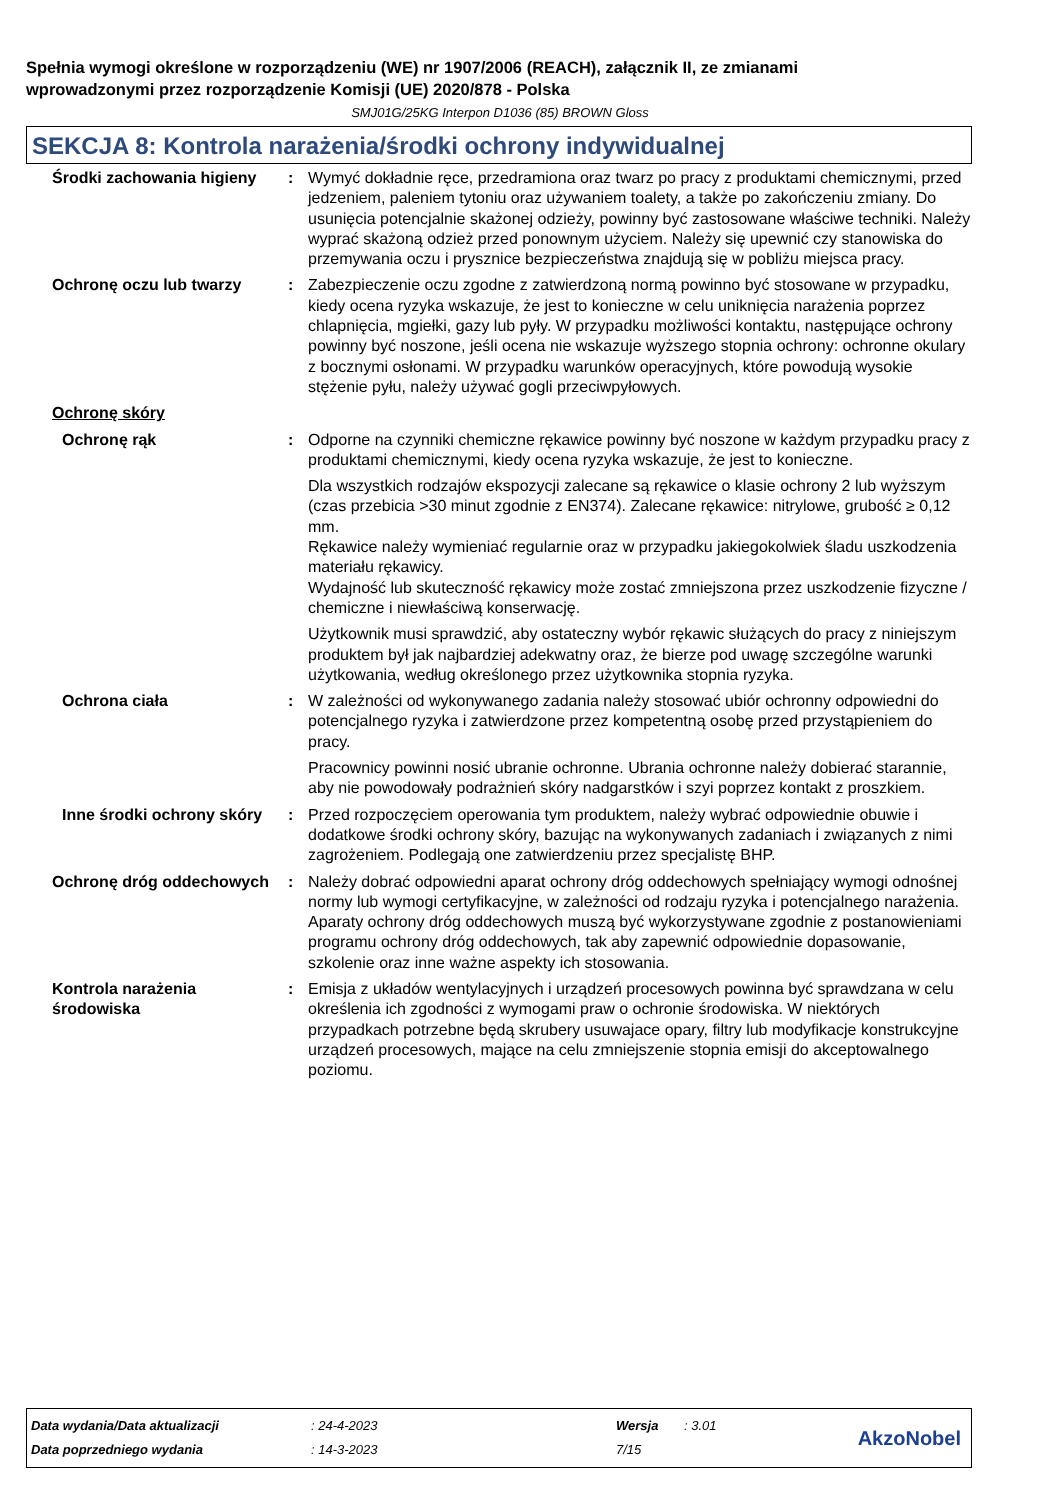Spełnia wymogi określone w rozporządzeniu (WE) nr 1907/2006 (REACH), załącznik II, ze zmianami
wprowadzonymi przez rozporządzenie Komisji (UE) 2020/878 - Polska
SMJ01G/25KG Interpon D1036 (85) BROWN Gloss
SEKCJA 8: Kontrola narażenia/środki ochrony indywidualnej
Środki zachowania higieny
: Wymyć dokładnie ręce, przedramiona oraz twarz po pracy z produktami chemicznymi, przed jedzeniem, paleniem tytoniu oraz używaniem toalety, a także po zakończeniu zmiany. Do usunięcia potencjalnie skażonej odzieży, powinny być zastosowane właściwe techniki. Należy wyprać skażoną odzież przed ponownym użyciem. Należy się upewnić czy stanowiska do przemywania oczu i prysznice bezpieczeństwa znajdują się w pobliżu miejsca pracy.
Ochronę oczu lub twarzy : Zabezpieczenie oczu zgodne z zatwierdzoną normą powinno być stosowane w przypadku, kiedy ocena ryzyka wskazuje, że jest to konieczne w celu uniknięcia narażenia poprzez chlapnięcia, mgiełki, gazy lub pyły. W przypadku możliwości kontaktu, następujące ochrony powinny być noszone, jeśli ocena nie wskazuje wyższego stopnia ochrony: ochronne okulary z bocznymi osłonami. W przypadku warunków operacyjnych, które powodują wysokie stężenie pyłu, należy używać gogli przeciwpyłowych.
Ochronę skóry
Ochronę rąk : Odporne na czynniki chemiczne rękawice powinny być noszone w każdym przypadku pracy z produktami chemicznymi, kiedy ocena ryzyka wskazuje, że jest to konieczne.
Dla wszystkich rodzajów ekspozycji zalecane są rękawice o klasie ochrony 2 lub wyższym (czas przebicia >30 minut zgodnie z EN374). Zalecane rękawice: nitrylowe, grubość ≥ 0,12 mm.
Rękawice należy wymieniać regularnie oraz w przypadku jakiegokolwiek śladu uszkodzenia materiału rękawicy.
Wydajność lub skuteczność rękawicy może zostać zmniejszona przez uszkodzenie fizyczne / chemiczne i niewłaściwą konserwację.
Użytkownik musi sprawdzić, aby ostateczny wybór rękawic służących do pracy z niniejszym produktem był jak najbardziej adekwatny oraz, że bierze pod uwagę szczególne warunki użytkowania, według określonego przez użytkownika stopnia ryzyka.
Ochrona ciała : W zależności od wykonywanego zadania należy stosować ubiór ochronny odpowiedni do potencjalnego ryzyka i zatwierdzone przez kompetentną osobę przed przystąpieniem do pracy.
Pracownicy powinni nosić ubranie ochronne. Ubrania ochronne należy dobierać starannie, aby nie powodowały podrażnień skóry nadgarstków i szyi poprzez kontakt z proszkiem.
Inne środki ochrony skóry
: Przed rozpoczęciem operowania tym produktem, należy wybrać odpowiednie obuwie i dodatkowe środki ochrony skóry, bazując na wykonywanych zadaniach i związanych z nimi zagrożeniem. Podlegają one zatwierdzeniu przez specjalistę BHP.
Ochronę dróg oddechowych : Należy dobrać odpowiedni aparat ochrony dróg oddechowych spełniający wymogi odnośnej normy lub wymogi certyfikacyjne, w zależności od rodzaju ryzyka i potencjalnego narażenia. Aparaty ochrony dróg oddechowych muszą być wykorzystywane zgodnie z postanowieniami programu ochrony dróg oddechowych, tak aby zapewnić odpowiednie dopasowanie, szkolenie oraz inne ważne aspekty ich stosowania.
Kontrola narażenia środowiska
: Emisja z układów wentylacyjnych i urządzeń procesowych powinna być sprawdzana w celu określenia ich zgodności z wymogami praw o ochronie środowiska. W niektórych przypadkach potrzebne będą skrubery usuwajace opary, filtry lub modyfikacje konstrukcyjne urządzeń procesowych, mające na celu zmniejszenie stopnia emisji do akceptowalnego poziomu.
| Data wydania/Data aktualizacji | : 24-4-2023 | Wersja | : 3.01 |
| Data poprzedniego wydania | : 14-3-2023 | 7/15 | |
AkzoNobel